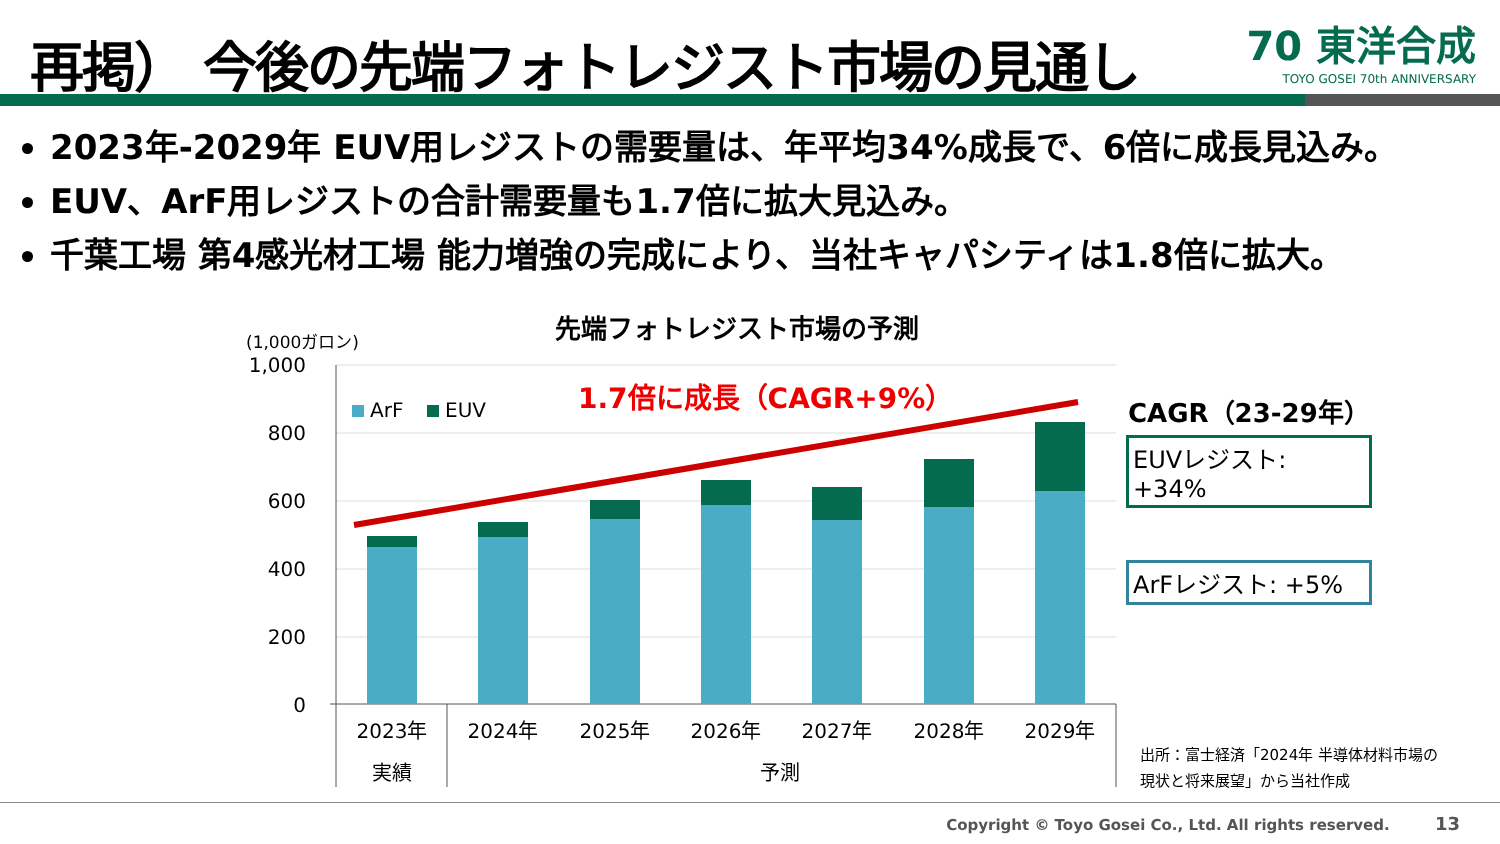再掲） 今後の先端フォトレジスト市場の見通し
70 東洋合成
TOYO GOSEI 70th ANNIVERSARY
2023年-2029年 EUV用レジストの需要量は、年平均34%成長で、6倍に成長見込み。
EUV、ArF用レジストの合計需要量も1.7倍に拡大見込み。
千葉工場 第4感光材工場 能力増強の完成により、当社キャパシティは1.8倍に拡大。
先端フォトレジスト市場の予測
(1,000ガロン)
1,000
800
600
400
200
0
ArF
EUV
1.7倍に成長（CAGR+9%）
2023年
2024年
2025年
2026年
2027年
2028年
2029年
実績
予測
CAGR（23-29年）
EUVレジスト: +34%
ArFレジスト: +5%
出所：富士経済「2024年 半導体材料市場の
現状と将来展望」から当社作成
Copyright © Toyo Gosei Co., Ltd. All rights reserved. 13